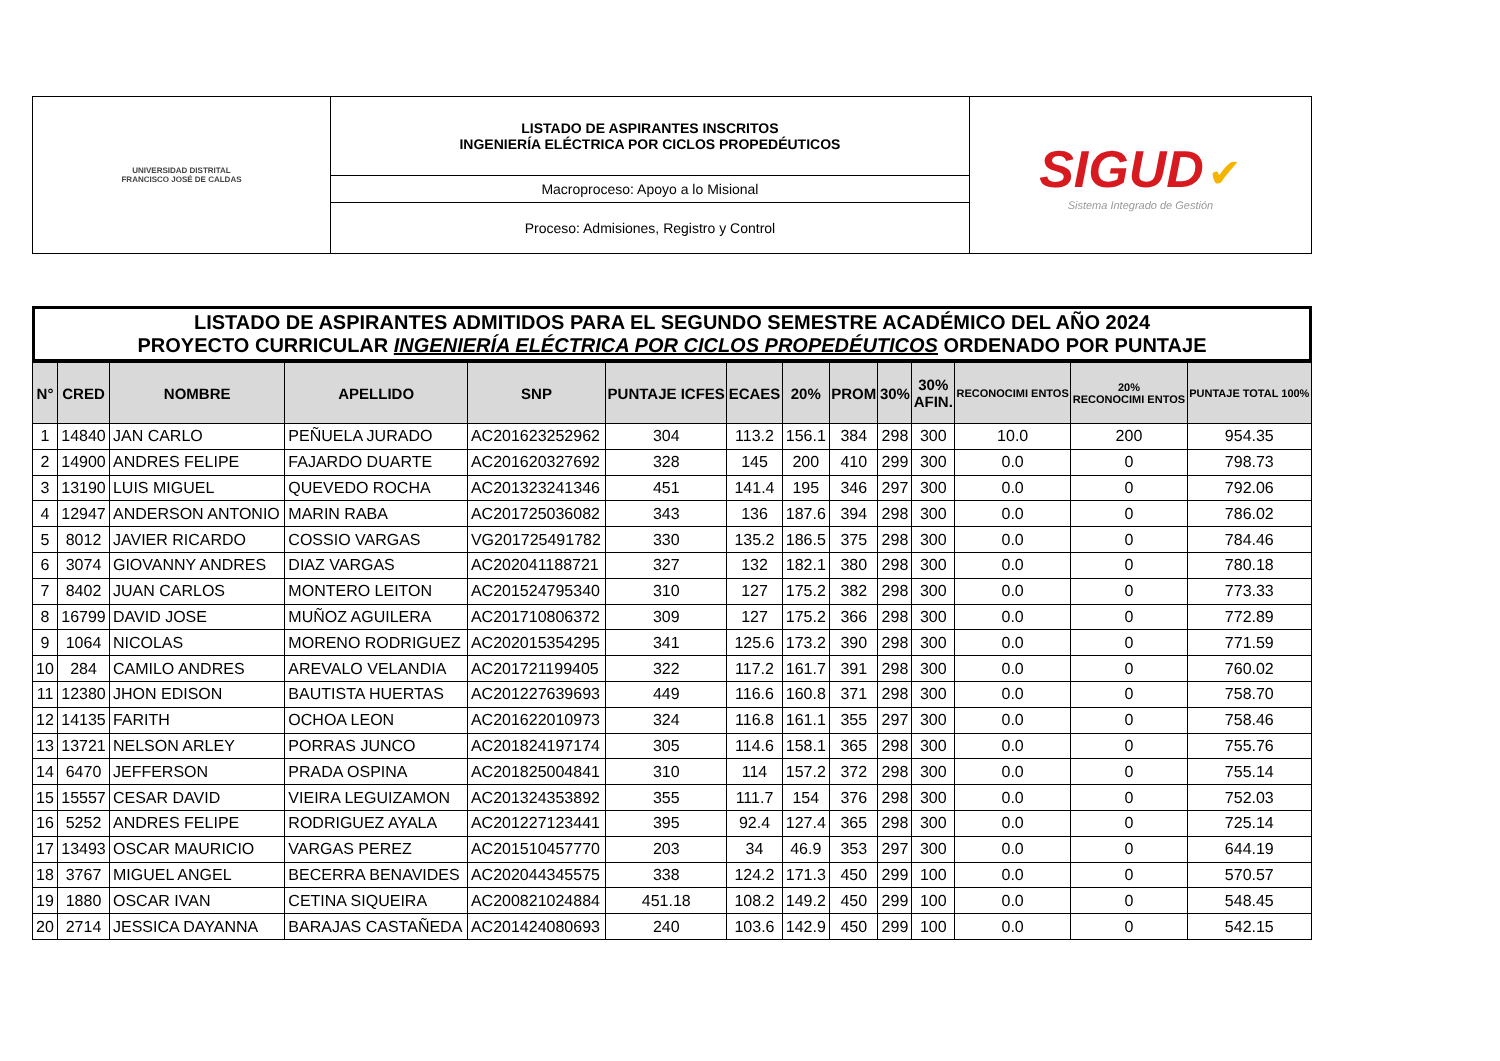| UNIVERSIDAD DISTRITAL FRANCISCO JOSÉ DE CALDAS | LISTADO DE ASPIRANTES INSCRITOS INGENIERÍA ELÉCTRICA POR CICLOS PROPEDÉUTICOS | SIGUD ✔ Sistema Integrado de Gestión |
| | Macroproceso: Apoyo a lo Misional | |
| | Proceso: Admisiones, Registro y Control | |
LISTADO DE ASPIRANTES ADMITIDOS PARA EL SEGUNDO SEMESTRE ACADÉMICO DEL AÑO 2024
PROYECTO CURRICULAR INGENIERÍA ELÉCTRICA POR CICLOS PROPEDÉUTICOS ORDENADO POR PUNTAJE
| N° | CRED | NOMBRE | APELLIDO | SNP | PUNTAJE ICFES | ECAES | 20% | PROM | 30% | 30% AFIN. | RECONOCIMI ENTOS | 20% RECONOCIMI ENTOS | PUNTAJE TOTAL 100% |
| --- | --- | --- | --- | --- | --- | --- | --- | --- | --- | --- | --- | --- | --- |
| 1 | 14840 | JAN CARLO | PEÑUELA JURADO | AC201623252962 | 304 | 113.2 | 156.1 | 384 | 298 | 300 | 10.0 | 200 | 954.35 |
| 2 | 14900 | ANDRES FELIPE | FAJARDO DUARTE | AC201620327692 | 328 | 145 | 200 | 410 | 299 | 300 | 0.0 | 0 | 798.73 |
| 3 | 13190 | LUIS MIGUEL | QUEVEDO ROCHA | AC201323241346 | 451 | 141.4 | 195 | 346 | 297 | 300 | 0.0 | 0 | 792.06 |
| 4 | 12947 | ANDERSON ANTONIO | MARIN RABA | AC201725036082 | 343 | 136 | 187.6 | 394 | 298 | 300 | 0.0 | 0 | 786.02 |
| 5 | 8012 | JAVIER RICARDO | COSSIO VARGAS | VG201725491782 | 330 | 135.2 | 186.5 | 375 | 298 | 300 | 0.0 | 0 | 784.46 |
| 6 | 3074 | GIOVANNY ANDRES | DIAZ VARGAS | AC202041188721 | 327 | 132 | 182.1 | 380 | 298 | 300 | 0.0 | 0 | 780.18 |
| 7 | 8402 | JUAN CARLOS | MONTERO LEITON | AC201524795340 | 310 | 127 | 175.2 | 382 | 298 | 300 | 0.0 | 0 | 773.33 |
| 8 | 16799 | DAVID JOSE | MUÑOZ AGUILERA | AC201710806372 | 309 | 127 | 175.2 | 366 | 298 | 300 | 0.0 | 0 | 772.89 |
| 9 | 1064 | NICOLAS | MORENO RODRIGUEZ | AC202015354295 | 341 | 125.6 | 173.2 | 390 | 298 | 300 | 0.0 | 0 | 771.59 |
| 10 | 284 | CAMILO ANDRES | AREVALO VELANDIA | AC201721199405 | 322 | 117.2 | 161.7 | 391 | 298 | 300 | 0.0 | 0 | 760.02 |
| 11 | 12380 | JHON EDISON | BAUTISTA HUERTAS | AC201227639693 | 449 | 116.6 | 160.8 | 371 | 298 | 300 | 0.0 | 0 | 758.70 |
| 12 | 14135 | FARITH | OCHOA LEON | AC201622010973 | 324 | 116.8 | 161.1 | 355 | 297 | 300 | 0.0 | 0 | 758.46 |
| 13 | 13721 | NELSON ARLEY | PORRAS JUNCO | AC201824197174 | 305 | 114.6 | 158.1 | 365 | 298 | 300 | 0.0 | 0 | 755.76 |
| 14 | 6470 | JEFFERSON | PRADA OSPINA | AC201825004841 | 310 | 114 | 157.2 | 372 | 298 | 300 | 0.0 | 0 | 755.14 |
| 15 | 15557 | CESAR DAVID | VIEIRA LEGUIZAMON | AC201324353892 | 355 | 111.7 | 154 | 376 | 298 | 300 | 0.0 | 0 | 752.03 |
| 16 | 5252 | ANDRES FELIPE | RODRIGUEZ AYALA | AC201227123441 | 395 | 92.4 | 127.4 | 365 | 298 | 300 | 0.0 | 0 | 725.14 |
| 17 | 13493 | OSCAR MAURICIO | VARGAS PEREZ | AC201510457770 | 203 | 34 | 46.9 | 353 | 297 | 300 | 0.0 | 0 | 644.19 |
| 18 | 3767 | MIGUEL ANGEL | BECERRA BENAVIDES | AC202044345575 | 338 | 124.2 | 171.3 | 450 | 299 | 100 | 0.0 | 0 | 570.57 |
| 19 | 1880 | OSCAR IVAN | CETINA SIQUEIRA | AC200821024884 | 451.18 | 108.2 | 149.2 | 450 | 299 | 100 | 0.0 | 0 | 548.45 |
| 20 | 2714 | JESSICA DAYANNA | BARAJAS CASTAÑEDA | AC201424080693 | 240 | 103.6 | 142.9 | 450 | 299 | 100 | 0.0 | 0 | 542.15 |